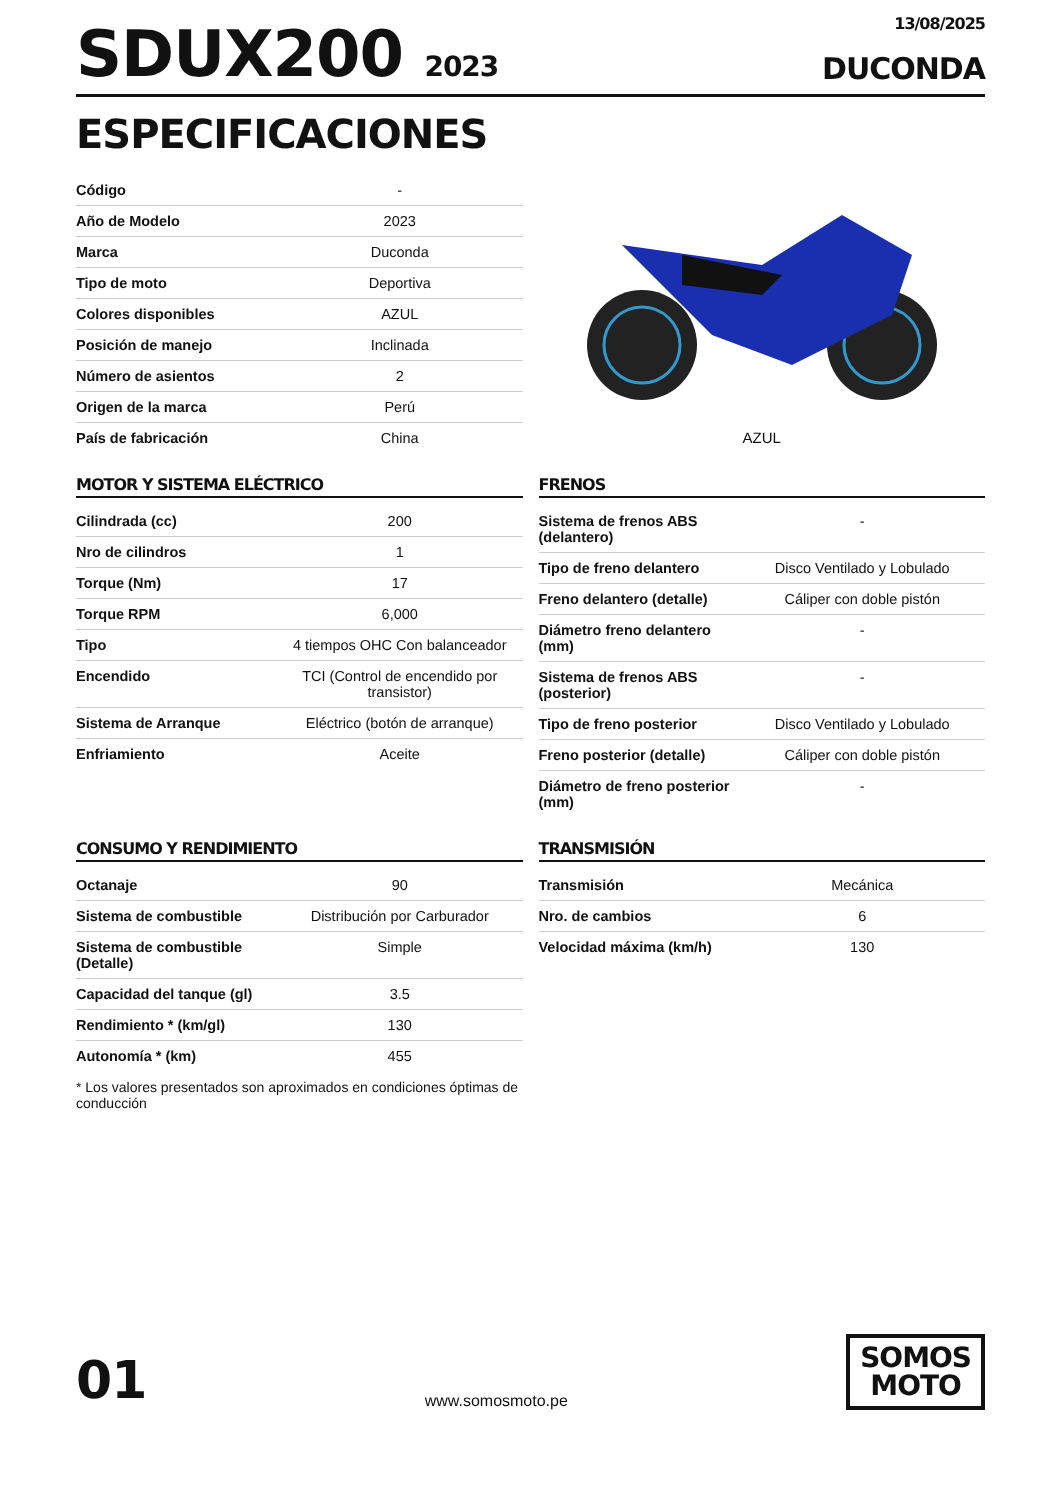SDUX200 2023
13/08/2025
DUCONDA
ESPECIFICACIONES
| Código | - |
| Año de Modelo | 2023 |
| Marca | Duconda |
| Tipo de moto | Deportiva |
| Colores disponibles | AZUL |
| Posición de manejo | Inclinada |
| Número de asientos | 2 |
| Origen de la marca | Perú |
| País de fabricación | China |
AZUL
MOTOR Y SISTEMA ELÉCTRICO
| Cilindrada (cc) | 200 |
| Nro de cilindros | 1 |
| Torque (Nm) | 17 |
| Torque RPM | 6,000 |
| Tipo | 4 tiempos OHC Con balanceador |
| Encendido | TCI (Control de encendido por transistor) |
| Sistema de Arranque | Eléctrico (botón de arranque) |
| Enfriamiento | Aceite |
FRENOS
| Sistema de frenos ABS (delantero) | - |
| Tipo de freno delantero | Disco Ventilado y Lobulado |
| Freno delantero (detalle) | Cáliper con doble pistón |
| Diámetro freno delantero (mm) | - |
| Sistema de frenos ABS (posterior) | - |
| Tipo de freno posterior | Disco Ventilado y Lobulado |
| Freno posterior (detalle) | Cáliper con doble pistón |
| Diámetro de freno posterior (mm) | - |
CONSUMO Y RENDIMIENTO
| Octanaje | 90 |
| Sistema de combustible | Distribución por Carburador |
| Sistema de combustible (Detalle) | Simple |
| Capacidad del tanque (gl) | 3.5 |
| Rendimiento * (km/gl) | 130 |
| Autonomía * (km) | 455 |
* Los valores presentados son aproximados en condiciones óptimas de conducción
TRANSMISIÓN
| Transmisión | Mecánica |
| Nro. de cambios | 6 |
| Velocidad máxima (km/h) | 130 |
01
www.somosmoto.pe
SOMOS
MOTO